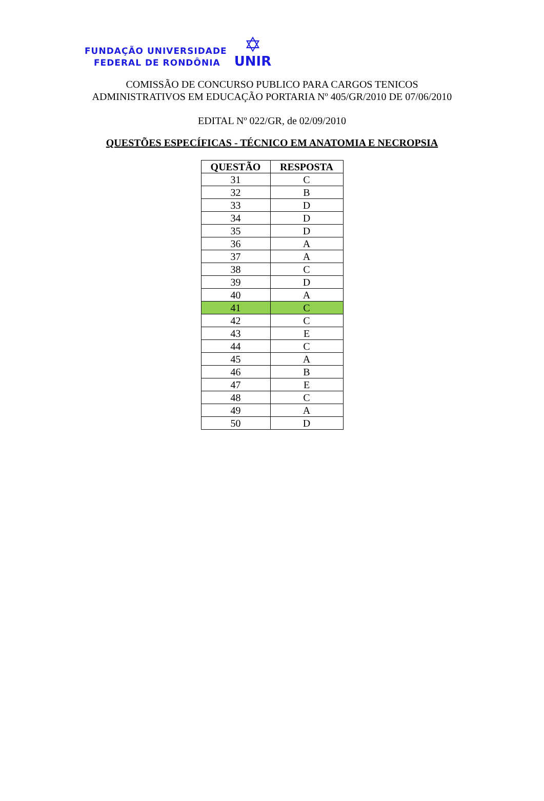FUNDAÇÃO UNIVERSIDADE
FEDERAL DE RONDÔNIA
✡
UNIR
COMISSÃO DE CONCURSO PUBLICO PARA CARGOS TENICOS
ADMINISTRATIVOS EM EDUCAÇÃO PORTARIA Nº 405/GR/2010 DE 07/06/2010
EDITAL Nº 022/GR, de 02/09/2010
QUESTÕES ESPECÍFICAS - TÉCNICO EM ANATOMIA E NECROPSIA
| QUESTÃO | RESPOSTA |
| --- | --- |
| 31 | C |
| 32 | B |
| 33 | D |
| 34 | D |
| 35 | D |
| 36 | A |
| 37 | A |
| 38 | C |
| 39 | D |
| 40 | A |
| 41 | C |
| 42 | C |
| 43 | E |
| 44 | C |
| 45 | A |
| 46 | B |
| 47 | E |
| 48 | C |
| 49 | A |
| 50 | D |